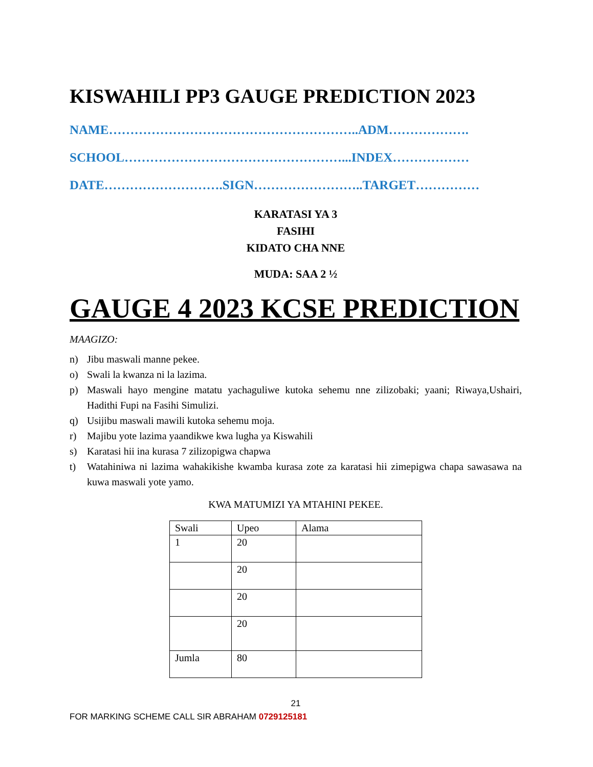KISWAHILI PP3 GAUGE PREDICTION 2023
NAME…………………………………………………..ADM……………….
SCHOOL……………………………………………...INDEX………………
DATE……………………….SIGN……………………..TARGET……………
KARATASI YA 3
FASIHI
KIDATO CHA NNE
MUDA: SAA 2 ½
GAUGE 4 2023 KCSE PREDICTION
MAAGIZO:
n) Jibu maswali manne pekee.
o) Swali la kwanza ni la lazima.
p) Maswali hayo mengine matatu yachaguliwe kutoka sehemu nne zilizobaki; yaani; Riwaya,Ushairi, Hadithi Fupi na Fasihi Simulizi.
q) Usijibu maswali mawili kutoka sehemu moja.
r) Majibu yote lazima yaandikwe kwa lugha ya Kiswahili
s) Karatasi hii ina kurasa 7 zilizopigwa chapwa
t) Watahiniwa ni lazima wahakikishe kwamba kurasa zote za karatasi hii zimepigwa chapa sawasawa na kuwa maswali yote yamo.
KWA MATUMIZI YA MTAHINI PEKEE.
| Swali | Upeo | Alama |
| 1 | 20 | |
| | 20 | |
| | 20 | |
| | 20 | |
| Jumla | 80 | |
21
FOR MARKING SCHEME CALL SIR ABRAHAM 0729125181